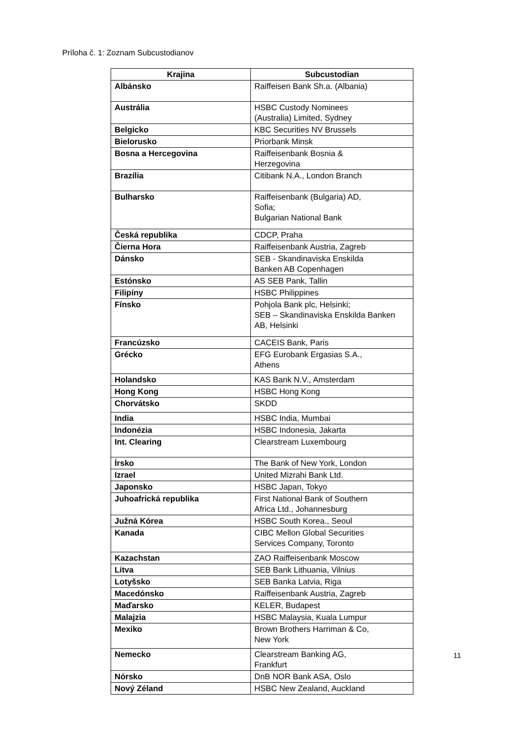Príloha č. 1: Zoznam Subcustodianov
| Krajina | Subcustodian |
| --- | --- |
| Albánsko | Raiffeisen Bank Sh.a. (Albania) |
| Austrália | HSBC Custody Nominees (Australia) Limited, Sydney |
| Belgicko | KBC Securities NV Brussels |
| Bielorusko | Priorbank Minsk |
| Bosna a Hercegovina | Raiffeisenbank Bosnia & Herzegovina |
| Brazília | Citibank N.A., London Branch |
| Bulharsko | Raiffeisenbank (Bulgaria) AD, Sofia; Bulgarian National Bank |
| Česká republika | CDCP, Praha |
| Čierna Hora | Raiffeisenbank Austria, Zagreb |
| Dánsko | SEB - Skandinaviska Enskilda Banken AB Copenhagen |
| Estónsko | AS SEB Pank, Tallin |
| Filipíny | HSBC Philippines |
| Fínsko | Pohjola Bank plc, Helsinki; SEB – Skandinaviska Enskilda Banken AB, Helsinki |
| Francúzsko | CACEIS Bank, Paris |
| Grécko | EFG Eurobank Ergasias S.A., Athens |
| Holandsko | KAS Bank N.V., Amsterdam |
| Hong Kong | HSBC Hong Kong |
| Chorvátsko | SKDD |
| India | HSBC India, Mumbai |
| Indonézia | HSBC Indonesia, Jakarta |
| Int. Clearing | Clearstream Luxembourg |
| Írsko | The Bank of New York, London |
| Izrael | United Mizrahi Bank Ltd. |
| Japonsko | HSBC Japan, Tokyo |
| Juhoafrická republika | First National Bank of Southern Africa Ltd., Johannesburg |
| Južná Kórea | HSBC South Korea., Seoul |
| Kanada | CIBC Mellon Global Securities Services Company, Toronto |
| Kazachstan | ZAO Raiffeisenbank Moscow |
| Litva | SEB Bank Lithuania, Vilnius |
| Lotyšsko | SEB Banka Latvia, Riga |
| Macedónsko | Raiffeisenbank Austria, Zagreb |
| Maďarsko | KELER, Budapest |
| Malajzia | HSBC Malaysia, Kuala Lumpur |
| Mexiko | Brown Brothers Harriman & Co, New York |
| Nemecko | Clearstream Banking AG, Frankfurt |
| Nórsko | DnB NOR Bank ASA, Oslo |
| Nový Zéland | HSBC New Zealand, Auckland |
11